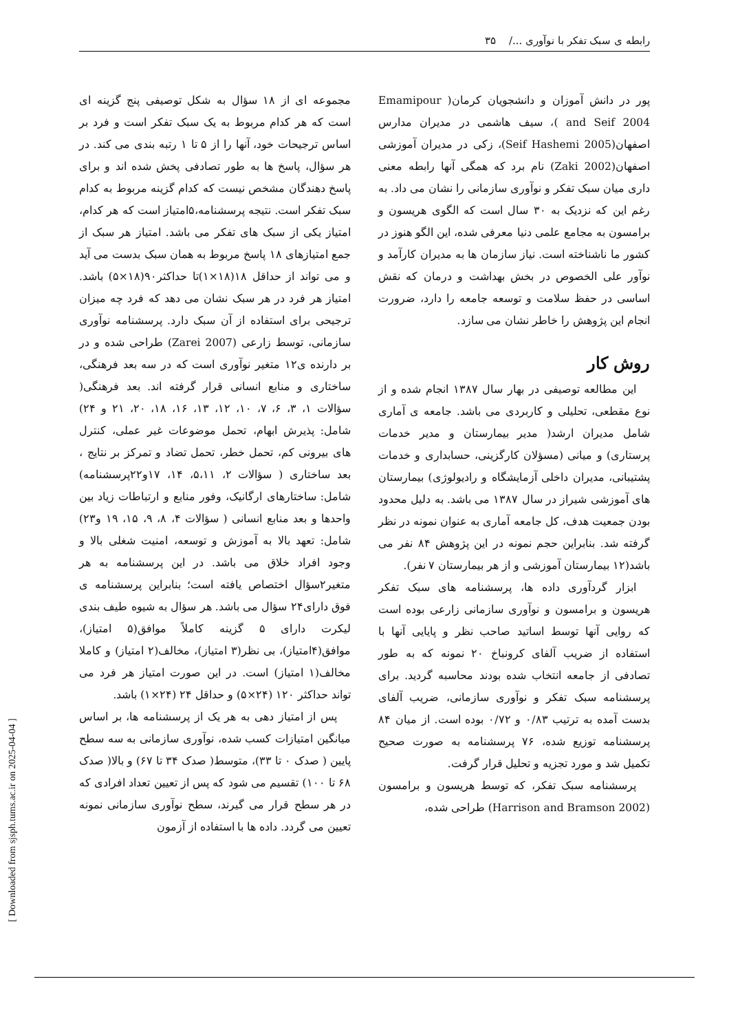رابطه ی سبک تفکر با نوآوری .../ ۳۵
پور در دانش آموزان و دانشجویان کرمان( Emamipour and Seif 2004 )، سیف هاشمی در مدیران مدارس اصفهان(Seif Hashemi 2005)، زکی در مدیران آموزشی اصفهان(Zaki 2002) نام برد که همگی آنها رابطه معنی داری میان سبک تفکر و نوآوری سازمانی را نشان می داد. به رغم این که نزدیک به ۳۰ سال است که الگوی هریسون و برامسون به مجامع علمی دنیا معرفی شده، این الگو هنوز در کشور ما ناشناخته است. نیاز سازمان ها به مدیران کارآمد و نوآور علی الخصوص در بخش بهداشت و درمان که نقش اساسی در حفظ سلامت و توسعه جامعه را دارد، ضرورت انجام این پژوهش را خاطر نشان می سازد.
روش کار
این مطالعه توصیفی در بهار سال ۱۳۸۷ انجام شده و از نوع مقطعی، تحلیلی و کاربردی می باشد. جامعه ی آماری شامل مدیران ارشد( مدیر بیمارستان و مدیر خدمات پرستاری) و میانی (مسؤلان کارگزینی، حسابداری و خدمات پشتیبانی، مدیران داخلی آزمایشگاه و رادیولوژی) بیمارستان های آموزشی شیراز در سال ۱۳۸۷ می باشد. به دلیل محدود بودن جمعیت هدف، کل جامعه آماری به عنوان نمونه در نظر گرفته شد. بنابراین حجم نمونه در این پژوهش ۸۴ نفر می باشد(۱۲ بیمارستان آموزشی و از هر بیمارستان ۷ نفر).
ابزار گردآوری داده ها، پرسشنامه های سبک تفکر هریسون و برامسون و نوآوری سازمانی زارعی بوده است که روایی آنها توسط اساتید صاحب نظر و پایایی آنها با استفاده از ضریب آلفای کرونباخ ۲۰ نمونه که به طور تصادفی از جامعه انتخاب شده بودند محاسبه گردید. برای پرسشنامه سبک تفکر و نوآوری سازمانی، ضریب آلفای بدست آمده به ترتیب ۰/۸۳ و ۰/۷۲ بوده است. از میان ۸۴ پرسشنامه توزیع شده، ۷۶ پرسشنامه به صورت صحیح تکمیل شد و مورد تجزیه و تحلیل قرار گرفت.
پرسشنامه سبک تفکر، که توسط هریسون و برامسون (Harrison and Bramson 2002) طراحی شده،
مجموعه ای از ۱۸ سؤال به شکل توصیفی پنج گزینه ای است که هر کدام مربوط به یک سبک تفکر است و فرد بر اساس ترجیحات خود، آنها را از ۵ تا ۱ رتبه بندی می کند. در هر سؤال، پاسخ ها به طور تصادفی پخش شده اند و برای پاسخ دهندگان مشخص نیست که کدام گزینه مربوط به کدام سبک تفکر است. نتیجه پرسشنامه،۵امتیاز است که هر کدام، امتیاز یکی از سبک های تفکر می باشد. امتیاز هر سبک از جمع امتیازهای ۱۸ پاسخ مربوط به همان سبک بدست می آید و می تواند از حداقل ۱۸(۱۸×۱)تا حداکثر۹۰(۱۸×۵) باشد. امتیاز هر فرد در هر سبک نشان می دهد که فرد چه میزان ترجیحی برای استفاده از آن سبک دارد. پرسشنامه نوآوری سازمانی، توسط زارعی (Zarei 2007) طراحی شده و در بر دارنده ی۱۲ متغیر نوآوری است که در سه بعد فرهنگی، ساختاری و منابع انسانی قرار گرفته اند. بعد فرهنگی( سؤالات ۱، ۳، ۶، ۷، ۱۰، ۱۲، ۱۳، ۱۶، ۱۸، ۲۰، ۲۱ و ۲۴) شامل: پذیرش ابهام، تحمل موضوعات غیر عملی، کنترل های بیرونی کم، تحمل خطر، تحمل تضاد و تمرکز بر نتایج ، بعد ساختاری ( سؤالات ۲، ۵،۱۱، ۱۴، ۱۷و۲۲پرسشنامه) شامل: ساختارهای ارگانیک، وفور منابع و ارتباطات زیاد بین واحدها و بعد منابع انسانی ( سؤالات ۴، ۸، ۹، ۱۵، ۱۹ و۲۳) شامل: تعهد بالا به آموزش و توسعه، امنیت شغلی بالا و وجود افراد خلاق می باشد. در این پرسشنامه به هر متغیر۲سؤال اختصاص یافته است؛ بنابراین پرسشنامه ی فوق دارای۲۴ سؤال می باشد. هر سؤال به شیوه طیف بندی لیکرت دارای ۵ گزینه کاملاً موافق(۵ امتیاز)، موافق(۴امتیاز)، بی نظر(۳ امتیاز)، مخالف(۲ امتیاز) و کاملا مخالف(۱ امتیاز) است. در این صورت امتیاز هر فرد می تواند حداکثر ۱۲۰ (۲۴×۵) و حداقل ۲۴ (۲۴×۱) باشد.
پس از امتیاز دهی به هر یک از پرسشنامه ها، بر اساس میانگین امتیازات کسب شده، نوآوری سازمانی به سه سطح پایین ( صدک ۰ تا ۳۳)، متوسط( صدک ۳۴ تا ۶۷) و بالا( صدک ۶۸ تا ۱۰۰) تقسیم می شود که پس از تعیین تعداد افرادی که در هر سطح قرار می گیرند، سطح نوآوری سازمانی نمونه تعیین می گردد. داده ها با استفاده از آزمون
[ Downloaded from sjsph.tums.ac.ir on 2025-04-04 ]